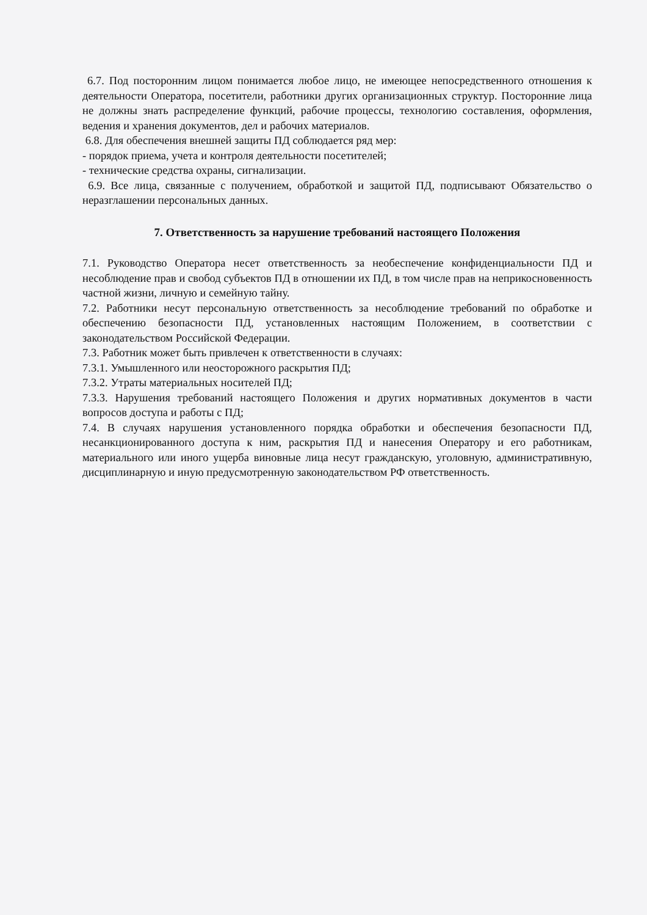6.7. Под посторонним лицом понимается любое лицо, не имеющее непосредственного отношения к деятельности Оператора, посетители, работники других организационных структур. Посторонние лица не должны знать распределение функций, рабочие процессы, технологию составления, оформления, ведения и хранения документов, дел и рабочих материалов.
6.8. Для обеспечения внешней защиты ПД соблюдается ряд мер:
- порядок приема, учета и контроля деятельности посетителей;
- технические средства охраны, сигнализации.
6.9. Все лица, связанные с получением, обработкой и защитой ПД, подписывают Обязательство о неразглашении персональных данных.
7. Ответственность за нарушение требований настоящего Положения
7.1. Руководство Оператора несет ответственность за необеспечение конфиденциальности ПД и несоблюдение прав и свобод субъектов ПД в отношении их ПД, в том числе прав на неприкосновенность частной жизни, личную и семейную тайну.
7.2. Работники несут персональную ответственность за несоблюдение требований по обработке и обеспечению безопасности ПД, установленных настоящим Положением, в соответствии с законодательством Российской Федерации.
7.3. Работник может быть привлечен к ответственности в случаях:
7.3.1. Умышленного или неосторожного раскрытия ПД;
7.3.2. Утраты материальных носителей ПД;
7.3.3. Нарушения требований настоящего Положения и других нормативных документов в части вопросов доступа и работы с ПД;
7.4. В случаях нарушения установленного порядка обработки и обеспечения безопасности ПД, несанкционированного доступа к ним, раскрытия ПД и нанесения Оператору и его работникам, материального или иного ущерба виновные лица несут гражданскую, уголовную, административную, дисциплинарную и иную предусмотренную законодательством РФ ответственность.